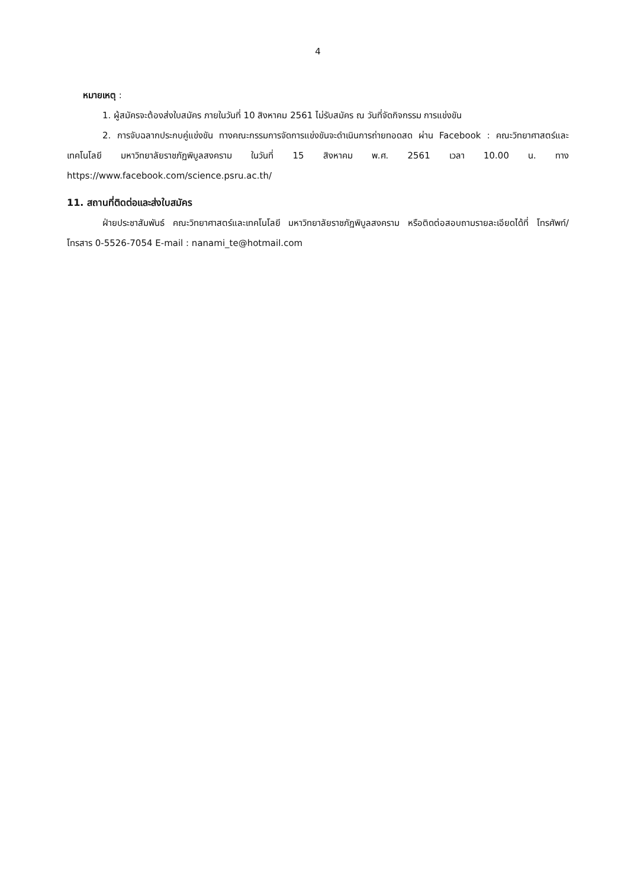4
หมายเหตุ :
1. ผู้สมัครจะต้องส่งใบสมัคร ภายในวันที่ 10 สิงหาคม 2561 ไม่รับสมัคร ณ วันที่จัดกิจกรรม การแข่งขัน
2. การจับฉลากประกบคู่แข่งขัน ทางคณะกรรมการจัดการแข่งขันจะดำเนินการถ่ายทอดสด ผ่าน Facebook : คณะวิทยาศาสตร์และเทคโนโลยี มหาวิทยาลัยราชภัฏพิบูลสงคราม ในวันที่ 15 สิงหาคม พ.ศ. 2561 เวลา 10.00 น. ทาง https://www.facebook.com/science.psru.ac.th/
11. สถานที่ติดต่อและส่งใบสมัคร
ฝ่ายประชาสัมพันธ์ คณะวิทยาศาสตร์และเทคโนโลยี มหาวิทยาลัยราชภัฏพิบูลสงคราม หรือติดต่อสอบถามรายละเอียดได้ที่ โทรศัพท์/โทรสาร 0-5526-7054 E-mail : nanami_te@hotmail.com